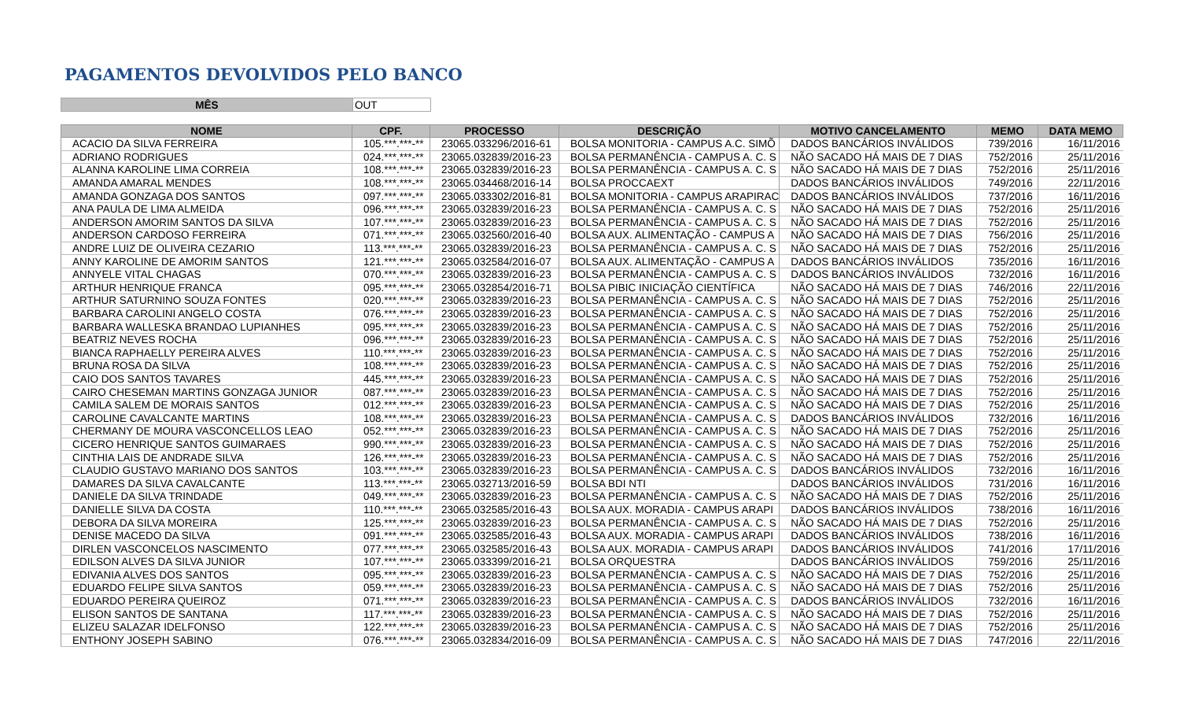PAGAMENTOS DEVOLVIDOS PELO BANCO
| MÊS | OUT |
| NOME | CPF. | PROCESSO | DESCRIÇÃO | MOTIVO CANCELAMENTO | MEMO | DATA MEMO |
| --- | --- | --- | --- | --- | --- | --- |
| ACACIO DA SILVA FERREIRA | 105.***.***-** | 23065.033296/2016-61 | BOLSA MONITORIA - CAMPUS A.C. SIMÕ | DADOS BANCÁRIOS INVÁLIDOS | 739/2016 | 16/11/2016 |
| ADRIANO RODRIGUES | 024.***.***-** | 23065.032839/2016-23 | BOLSA PERMANÊNCIA - CAMPUS A. C. S | NÃO SACADO HÁ MAIS DE 7 DIAS | 752/2016 | 25/11/2016 |
| ALANNA KAROLINE LIMA CORREIA | 108.***.***-** | 23065.032839/2016-23 | BOLSA PERMANÊNCIA - CAMPUS A. C. S | NÃO SACADO HÁ MAIS DE 7 DIAS | 752/2016 | 25/11/2016 |
| AMANDA AMARAL MENDES | 108.***.***-** | 23065.034468/2016-14 | BOLSA PROCCAEXT | DADOS BANCÁRIOS INVÁLIDOS | 749/2016 | 22/11/2016 |
| AMANDA GONZAGA DOS SANTOS | 097.***.***-** | 23065.033302/2016-81 | BOLSA MONITORIA - CAMPUS ARAPIRAC | DADOS BANCÁRIOS INVÁLIDOS | 737/2016 | 16/11/2016 |
| ANA PAULA DE LIMA ALMEIDA | 096.***.***-** | 23065.032839/2016-23 | BOLSA PERMANÊNCIA - CAMPUS A. C. S | NÃO SACADO HÁ MAIS DE 7 DIAS | 752/2016 | 25/11/2016 |
| ANDERSON AMORIM SANTOS DA SILVA | 107.***.***-** | 23065.032839/2016-23 | BOLSA PERMANÊNCIA - CAMPUS A. C. S | NÃO SACADO HÁ MAIS DE 7 DIAS | 752/2016 | 25/11/2016 |
| ANDERSON CARDOSO FERREIRA | 071.***.***-** | 23065.032560/2016-40 | BOLSA AUX. ALIMENTAÇÃO - CAMPUS A | NÃO SACADO HÁ MAIS DE 7 DIAS | 756/2016 | 25/11/2016 |
| ANDRE LUIZ DE OLIVEIRA CEZARIO | 113.***.***-** | 23065.032839/2016-23 | BOLSA PERMANÊNCIA - CAMPUS A. C. S | NÃO SACADO HÁ MAIS DE 7 DIAS | 752/2016 | 25/11/2016 |
| ANNY KAROLINE DE AMORIM SANTOS | 121.***.***-** | 23065.032584/2016-07 | BOLSA AUX. ALIMENTAÇÃO - CAMPUS A | DADOS BANCÁRIOS INVÁLIDOS | 735/2016 | 16/11/2016 |
| ANNYELE VITAL CHAGAS | 070.***.***-** | 23065.032839/2016-23 | BOLSA PERMANÊNCIA - CAMPUS A. C. S | DADOS BANCÁRIOS INVÁLIDOS | 732/2016 | 16/11/2016 |
| ARTHUR HENRIQUE FRANCA | 095.***.***-** | 23065.032854/2016-71 | BOLSA PIBIC INICIAÇÃO CIENTÍFICA | NÃO SACADO HÁ MAIS DE 7 DIAS | 746/2016 | 22/11/2016 |
| ARTHUR SATURNINO SOUZA FONTES | 020.***.***-** | 23065.032839/2016-23 | BOLSA PERMANÊNCIA - CAMPUS A. C. S | NÃO SACADO HÁ MAIS DE 7 DIAS | 752/2016 | 25/11/2016 |
| BARBARA CAROLINI ANGELO COSTA | 076.***.***-** | 23065.032839/2016-23 | BOLSA PERMANÊNCIA - CAMPUS A. C. S | NÃO SACADO HÁ MAIS DE 7 DIAS | 752/2016 | 25/11/2016 |
| BARBARA WALLESKA BRANDAO LUPIANHES | 095.***.***-** | 23065.032839/2016-23 | BOLSA PERMANÊNCIA - CAMPUS A. C. S | NÃO SACADO HÁ MAIS DE 7 DIAS | 752/2016 | 25/11/2016 |
| BEATRIZ NEVES ROCHA | 096.***.***-** | 23065.032839/2016-23 | BOLSA PERMANÊNCIA - CAMPUS A. C. S | NÃO SACADO HÁ MAIS DE 7 DIAS | 752/2016 | 25/11/2016 |
| BIANCA RAPHAELLY PEREIRA ALVES | 110.***.***-** | 23065.032839/2016-23 | BOLSA PERMANÊNCIA - CAMPUS A. C. S | NÃO SACADO HÁ MAIS DE 7 DIAS | 752/2016 | 25/11/2016 |
| BRUNA ROSA DA SILVA | 108.***.***-** | 23065.032839/2016-23 | BOLSA PERMANÊNCIA - CAMPUS A. C. S | NÃO SACADO HÁ MAIS DE 7 DIAS | 752/2016 | 25/11/2016 |
| CAIO DOS SANTOS TAVARES | 445.***.***-** | 23065.032839/2016-23 | BOLSA PERMANÊNCIA - CAMPUS A. C. S | NÃO SACADO HÁ MAIS DE 7 DIAS | 752/2016 | 25/11/2016 |
| CAIRO CHESEMAN MARTINS GONZAGA JUNIOR | 087.***.***-** | 23065.032839/2016-23 | BOLSA PERMANÊNCIA - CAMPUS A. C. S | NÃO SACADO HÁ MAIS DE 7 DIAS | 752/2016 | 25/11/2016 |
| CAMILA SALEM DE MORAIS SANTOS | 012.***.***-** | 23065.032839/2016-23 | BOLSA PERMANÊNCIA - CAMPUS A. C. S | NÃO SACADO HÁ MAIS DE 7 DIAS | 752/2016 | 25/11/2016 |
| CAROLINE CAVALCANTE MARTINS | 108.***.***-** | 23065.032839/2016-23 | BOLSA PERMANÊNCIA - CAMPUS A. C. S | DADOS BANCÁRIOS INVÁLIDOS | 732/2016 | 16/11/2016 |
| CHERMANY DE MOURA VASCONCELLOS LEAO | 052.***.***-** | 23065.032839/2016-23 | BOLSA PERMANÊNCIA - CAMPUS A. C. S | NÃO SACADO HÁ MAIS DE 7 DIAS | 752/2016 | 25/11/2016 |
| CICERO HENRIQUE SANTOS GUIMARAES | 990.***.***-** | 23065.032839/2016-23 | BOLSA PERMANÊNCIA - CAMPUS A. C. S | NÃO SACADO HÁ MAIS DE 7 DIAS | 752/2016 | 25/11/2016 |
| CINTHIA LAIS DE ANDRADE SILVA | 126.***.***-** | 23065.032839/2016-23 | BOLSA PERMANÊNCIA - CAMPUS A. C. S | NÃO SACADO HÁ MAIS DE 7 DIAS | 752/2016 | 25/11/2016 |
| CLAUDIO GUSTAVO MARIANO DOS SANTOS | 103.***.***-** | 23065.032839/2016-23 | BOLSA PERMANÊNCIA - CAMPUS A. C. S | DADOS BANCÁRIOS INVÁLIDOS | 732/2016 | 16/11/2016 |
| DAMARES DA SILVA CAVALCANTE | 113.***.***-** | 23065.032713/2016-59 | BOLSA BDI NTI | DADOS BANCÁRIOS INVÁLIDOS | 731/2016 | 16/11/2016 |
| DANIELE DA SILVA TRINDADE | 049.***.***-** | 23065.032839/2016-23 | BOLSA PERMANÊNCIA - CAMPUS A. C. S | NÃO SACADO HÁ MAIS DE 7 DIAS | 752/2016 | 25/11/2016 |
| DANIELLE SILVA DA COSTA | 110.***.***-** | 23065.032585/2016-43 | BOLSA AUX. MORADIA - CAMPUS ARAPI | DADOS BANCÁRIOS INVÁLIDOS | 738/2016 | 16/11/2016 |
| DEBORA DA SILVA MOREIRA | 125.***.***-** | 23065.032839/2016-23 | BOLSA PERMANÊNCIA - CAMPUS A. C. S | NÃO SACADO HÁ MAIS DE 7 DIAS | 752/2016 | 25/11/2016 |
| DENISE MACEDO DA SILVA | 091.***.***-** | 23065.032585/2016-43 | BOLSA AUX. MORADIA - CAMPUS ARAPI | DADOS BANCÁRIOS INVÁLIDOS | 738/2016 | 16/11/2016 |
| DIRLEN VASCONCELOS NASCIMENTO | 077.***.***-** | 23065.032585/2016-43 | BOLSA AUX. MORADIA - CAMPUS ARAPI | DADOS BANCÁRIOS INVÁLIDOS | 741/2016 | 17/11/2016 |
| EDILSON ALVES DA SILVA JUNIOR | 107.***.***-** | 23065.033399/2016-21 | BOLSA ORQUESTRA | DADOS BANCÁRIOS INVÁLIDOS | 759/2016 | 25/11/2016 |
| EDIVANIA ALVES DOS SANTOS | 095.***.***-** | 23065.032839/2016-23 | BOLSA PERMANÊNCIA - CAMPUS A. C. S | NÃO SACADO HÁ MAIS DE 7 DIAS | 752/2016 | 25/11/2016 |
| EDUARDO FELIPE SILVA SANTOS | 059.***.***-** | 23065.032839/2016-23 | BOLSA PERMANÊNCIA - CAMPUS A. C. S | NÃO SACADO HÁ MAIS DE 7 DIAS | 752/2016 | 25/11/2016 |
| EDUARDO PEREIRA QUEIROZ | 071.***.***-** | 23065.032839/2016-23 | BOLSA PERMANÊNCIA - CAMPUS A. C. S | DADOS BANCÁRIOS INVÁLIDOS | 732/2016 | 16/11/2016 |
| ELISON SANTOS DE SANTANA | 117.***.***-** | 23065.032839/2016-23 | BOLSA PERMANÊNCIA - CAMPUS A. C. S | NÃO SACADO HÁ MAIS DE 7 DIAS | 752/2016 | 25/11/2016 |
| ELIZEU SALAZAR IDELFONSO | 122.***.***-** | 23065.032839/2016-23 | BOLSA PERMANÊNCIA - CAMPUS A. C. S | NÃO SACADO HÁ MAIS DE 7 DIAS | 752/2016 | 25/11/2016 |
| ENTHONY JOSEPH SABINO | 076.***.***-** | 23065.032834/2016-09 | BOLSA PERMANÊNCIA - CAMPUS A. C. S | NÃO SACADO HÁ MAIS DE 7 DIAS | 747/2016 | 22/11/2016 |